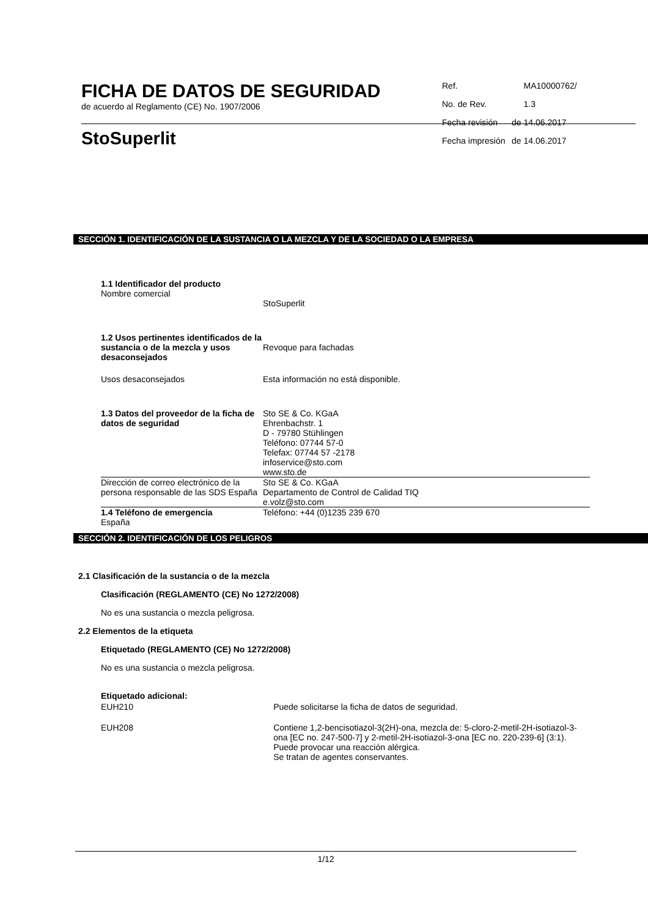FICHA DE DATOS DE SEGURIDAD
de acuerdo al Reglamento (CE) No. 1907/2006
StoSuperlit
| Ref. | | MA10000762/ |
| No. de Rev. | | 1.3 |
| Fecha revisión | de | 14.06.2017 |
| Fecha impresión | de | 14.06.2017 |
SECCIÓN 1. IDENTIFICACIÓN DE LA SUSTANCIA O LA MEZCLA Y DE LA SOCIEDAD O LA EMPRESA
| 1.1 Identificador del producto Nombre comercial | StoSuperlit |
| 1.2 Usos pertinentes identificados de la sustancia o de la mezcla y usos desaconsejados | Revoque para fachadas |
| Usos desaconsejados | Esta información no está disponible. |
| 1.3 Datos del proveedor de la ficha de datos de seguridad | Sto SE & Co. KGaA Ehrenbachstr. 1 D - 79780 Stühlingen Teléfono: 07744 57-0 Telefax: 07744 57 -2178 infoservice@sto.com www.sto.de |
| Dirección de correo electrónico de la persona responsable de las SDS España | Sto SE & Co. KGaA Departamento de Control de Calidad TIQ e.volz@sto.com |
| 1.4 Teléfono de emergencia España | Teléfono: +44 (0)1235 239 670 |
SECCIÓN 2. IDENTIFICACIÓN DE LOS PELIGROS
2.1 Clasificación de la sustancia o de la mezcla
Clasificación (REGLAMENTO (CE) No 1272/2008)
No es una sustancia o mezcla peligrosa.
2.2 Elementos de la etiqueta
Etiquetado (REGLAMENTO (CE) No 1272/2008)
No es una sustancia o mezcla peligrosa.
Etiquetado adicional:
| EUH210 | Puede solicitarse la ficha de datos de seguridad. |
| EUH208 | Contiene 1,2-bencisotiazol-3(2H)-ona, mezcla de: 5-cloro-2-metil-2H-isotiazol-3-ona [EC no. 247-500-7] y 2-metil-2H-isotiazol-3-ona [EC no. 220-239-6] (3:1). Puede provocar una reacción alérgica. Se tratan de agentes conservantes. |
1/12